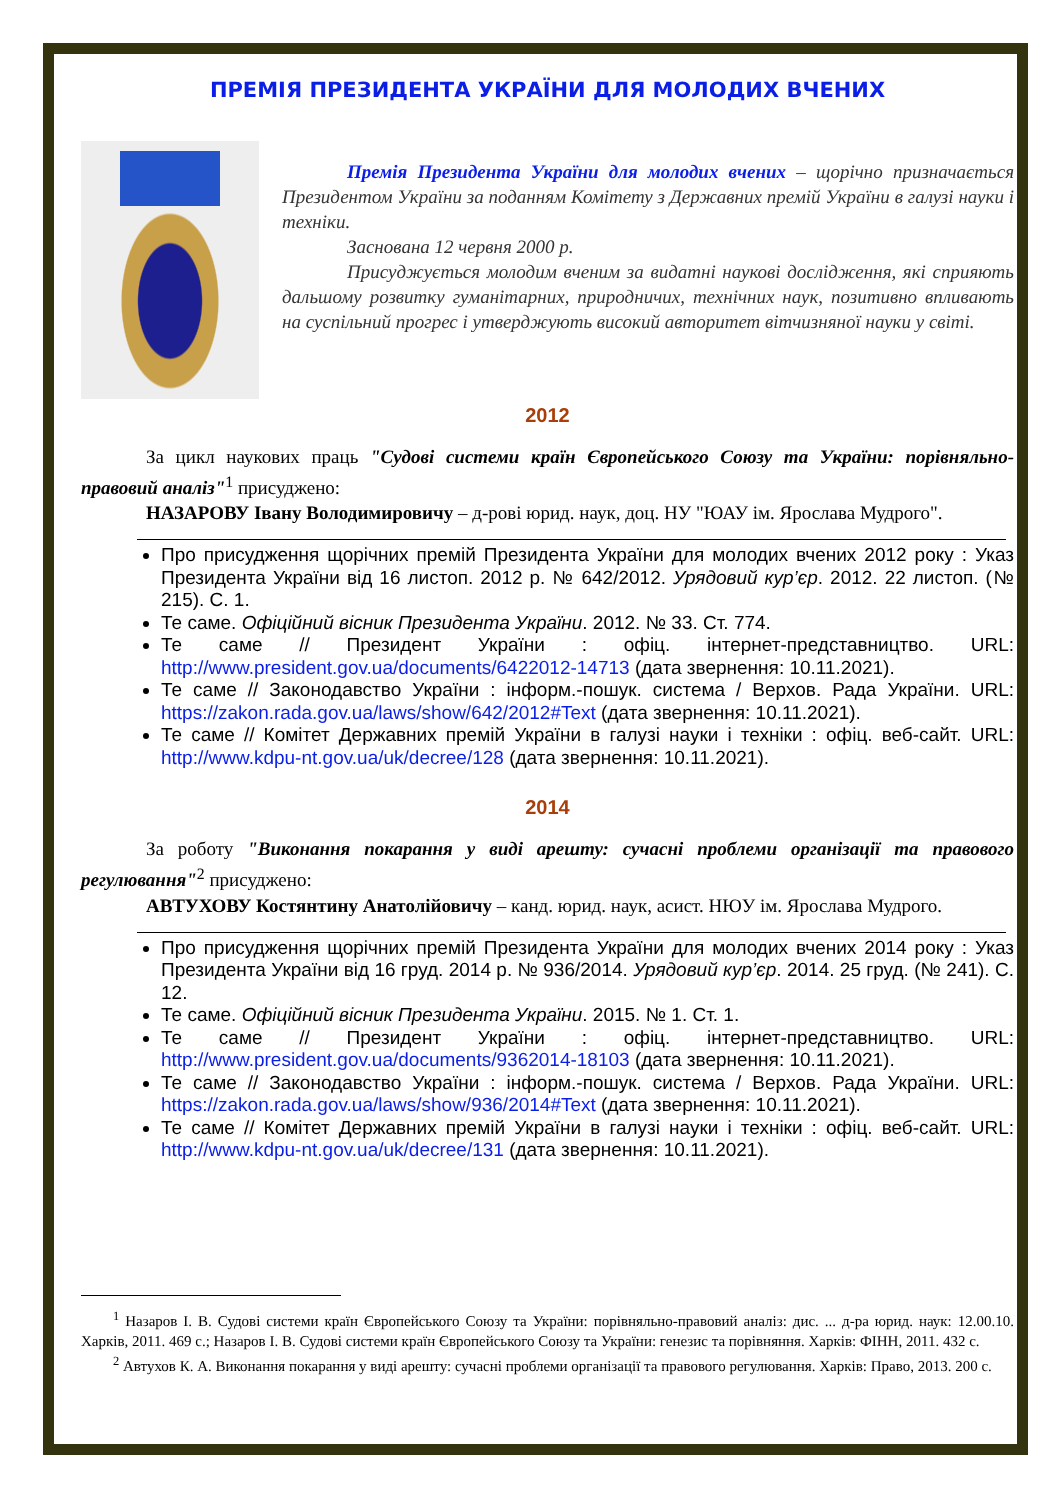ПРЕМІЯ ПРЕЗИДЕНТА УКРАЇНИ ДЛЯ МОЛОДИХ ВЧЕНИХ
Премія Президента України для молодих вчених – щорічно призначається Президентом України за поданням Комітету з Державних премій України в галузі науки і техніки.
Заснована 12 червня 2000 р.
Присуджується молодим вченим за видатні наукові дослідження, які сприяють дальшому розвитку гуманітарних, природничих, технічних наук, позитивно впливають на суспільний прогрес і утверджують високий авторитет вітчизняної науки у світі.
2012
За цикл наукових праць "Судові системи країн Європейського Союзу та України: порівняльно-правовий аналіз"<sup>1</sup> присуджено:
НАЗАРОВУ Івану Володимировичу – д-рові юрид. наук, доц. НУ "ЮАУ ім. Ярослава Мудрого".
Про присудження щорічних премій Президента України для молодих вчених 2012 року : Указ Президента України від 16 листоп. 2012 р. № 642/2012. Урядовий кур’єр. 2012. 22 листоп. (№ 215). С. 1.
Те саме. Офіційний вісник Президента України. 2012. № 33. Ст. 774.
Те саме // Президент України : офіц. інтернет-представництво. URL: http://www.president.gov.ua/documents/6422012-14713 (дата звернення: 10.11.2021).
Те саме // Законодавство України : інформ.-пошук. система / Верхов. Рада України. URL: https://zakon.rada.gov.ua/laws/show/642/2012#Text (дата звернення: 10.11.2021).
Те саме // Комітет Державних премій України в галузі науки і техніки : офіц. веб-сайт. URL: http://www.kdpu-nt.gov.ua/uk/decree/128 (дата звернення: 10.11.2021).
2014
За роботу "Виконання покарання у виді арешту: сучасні проблеми організації та правового регулювання"<sup>2</sup> присуджено:
АВТУХОВУ Костянтину Анатолійовичу – канд. юрид. наук, асист. НЮУ ім. Ярослава Мудрого.
Про присудження щорічних премій Президента України для молодих вчених 2014 року : Указ Президента України від 16 груд. 2014 р. № 936/2014. Урядовий кур’єр. 2014. 25 груд. (№ 241). С. 12.
Те саме. Офіційний вісник Президента України. 2015. № 1. Ст. 1.
Те саме // Президент України : офіц. інтернет-представництво. URL: http://www.president.gov.ua/documents/9362014-18103 (дата звернення: 10.11.2021).
Те саме // Законодавство України : інформ.-пошук. система / Верхов. Рада України. URL: https://zakon.rada.gov.ua/laws/show/936/2014#Text (дата звернення: 10.11.2021).
Те саме // Комітет Державних премій України в галузі науки і техніки : офіц. веб-сайт. URL: http://www.kdpu-nt.gov.ua/uk/decree/131 (дата звернення: 10.11.2021).
<sup>1</sup> Назаров І. В. Судові системи країн Європейського Союзу та України: порівняльно-правовий аналіз: дис. ... д-ра юрид. наук: 12.00.10. Харків, 2011. 469 с.; Назаров І. В. Судові системи країн Європейського Союзу та України: генезис та порівняння. Харків: ФІНН, 2011. 432 с.
<sup>2</sup> Автухов К. А. Виконання покарання у виді арешту: сучасні проблеми організації та правового регулювання. Харків: Право, 2013. 200 с.